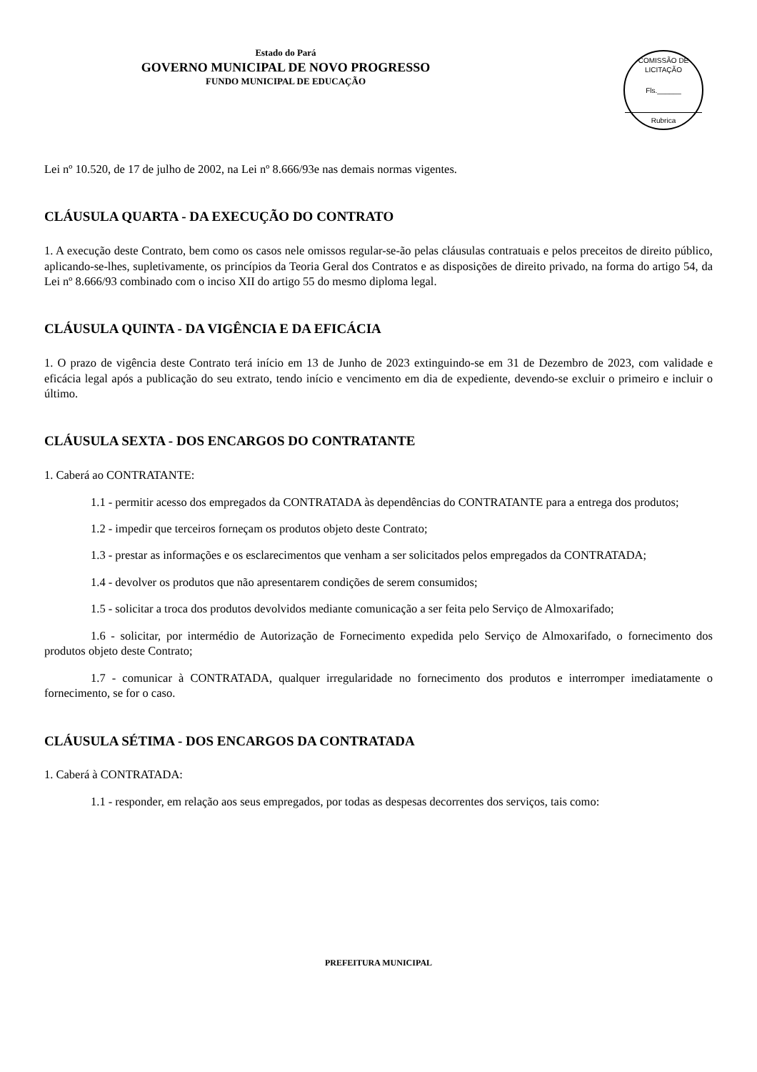Estado do Pará
GOVERNO MUNICIPAL DE NOVO PROGRESSO
FUNDO MUNICIPAL DE EDUCAÇÃO
COMISSÃO DE LICITAÇÃO
Fls.______
Rubrica
Lei nº 10.520, de 17 de julho de 2002, na Lei nº 8.666/93e nas demais normas vigentes.
CLÁUSULA QUARTA - DA EXECUÇÃO DO CONTRATO
1. A execução deste Contrato, bem como os casos nele omissos regular-se-ão pelas cláusulas contratuais e pelos preceitos de direito público, aplicando-se-lhes, supletivamente, os princípios da Teoria Geral dos Contratos e as disposições de direito privado, na forma do artigo 54, da Lei nº 8.666/93 combinado com o inciso XII do artigo 55 do mesmo diploma legal.
CLÁUSULA QUINTA - DA VIGÊNCIA E DA EFICÁCIA
1. O prazo de vigência deste Contrato terá início em 13 de Junho de 2023 extinguindo-se em 31 de Dezembro de 2023, com validade e eficácia legal após a publicação do seu extrato, tendo início e vencimento em dia de expediente, devendo-se excluir o primeiro e incluir o último.
CLÁUSULA SEXTA - DOS ENCARGOS DO CONTRATANTE
1. Caberá ao CONTRATANTE:
1.1 - permitir acesso dos empregados da CONTRATADA às dependências do CONTRATANTE para a entrega dos produtos;
1.2 - impedir que terceiros forneçam os produtos objeto deste Contrato;
1.3 - prestar as informações e os esclarecimentos que venham a ser solicitados pelos empregados da CONTRATADA;
1.4 - devolver os produtos que não apresentarem condições de serem consumidos;
1.5 - solicitar a troca dos produtos devolvidos mediante comunicação a ser feita pelo Serviço de Almoxarifado;
1.6 - solicitar, por intermédio de Autorização de Fornecimento expedida pelo Serviço de Almoxarifado, o fornecimento dos produtos objeto deste Contrato;
1.7 - comunicar à CONTRATADA, qualquer irregularidade no fornecimento dos produtos e interromper imediatamente o fornecimento, se for o caso.
CLÁUSULA SÉTIMA - DOS ENCARGOS DA CONTRATADA
1. Caberá à CONTRATADA:
1.1 - responder, em relação aos seus empregados, por todas as despesas decorrentes dos serviços, tais como:
PREFEITURA MUNICIPAL